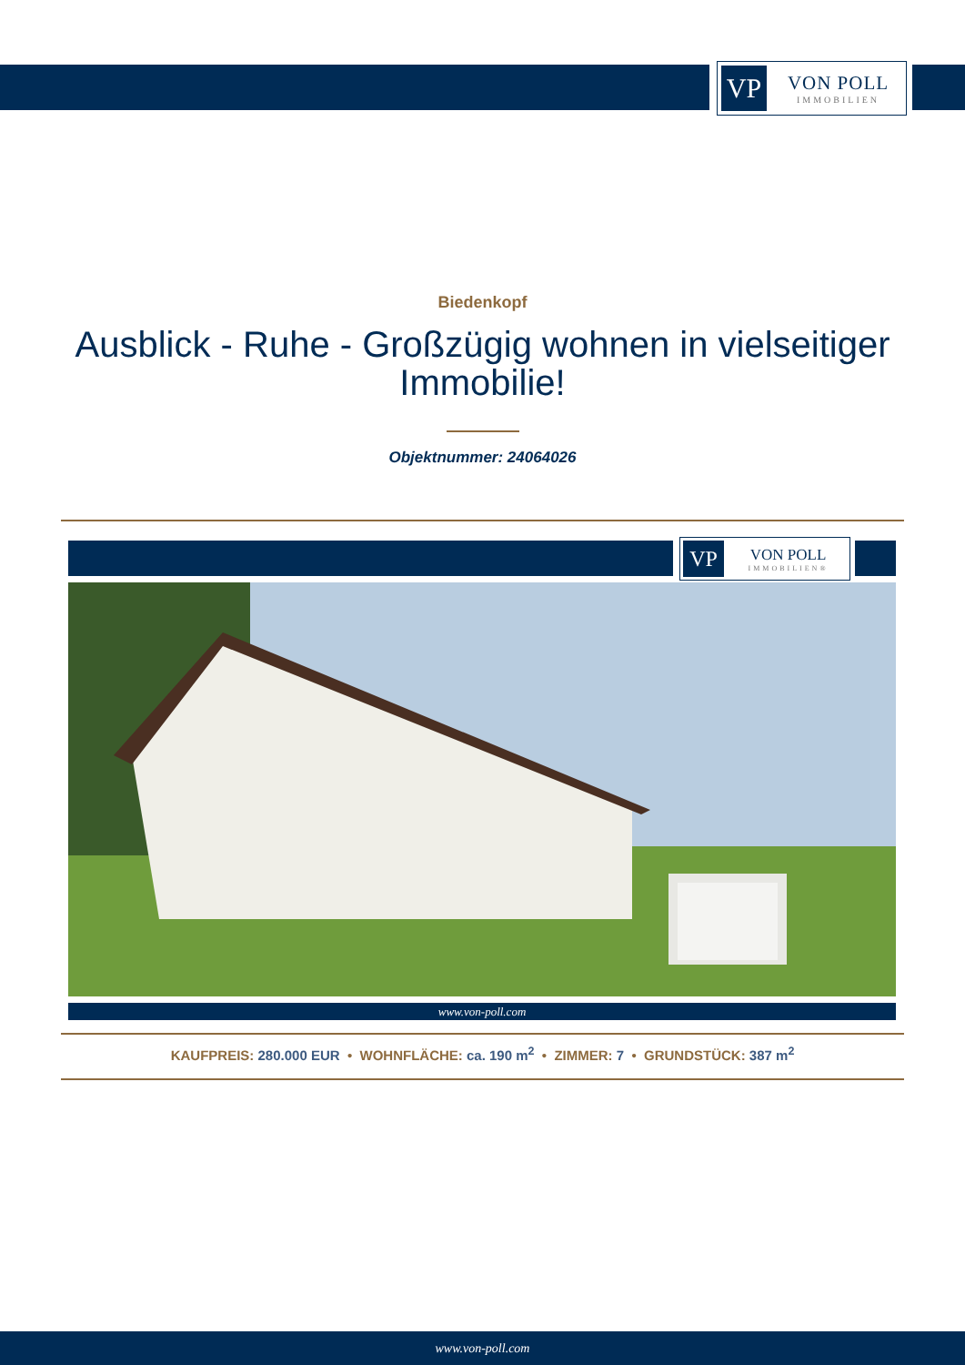VP
VON POLL
IMMOBILIEN
Biedenkopf
Ausblick - Ruhe - Großzügig wohnen in vielseitiger
Immobilie!
Objektnummer: 24064026
VP
VON POLL
IMMOBILIEN®
www.von-poll.com
KAUFPREIS: 280.000 EUR • WOHNFLÄCHE: ca. 190 m<sup>2</sup> • ZIMMER: 7 • GRUNDSTÜCK: 387 m<sup>2</sup>
www.von-poll.com